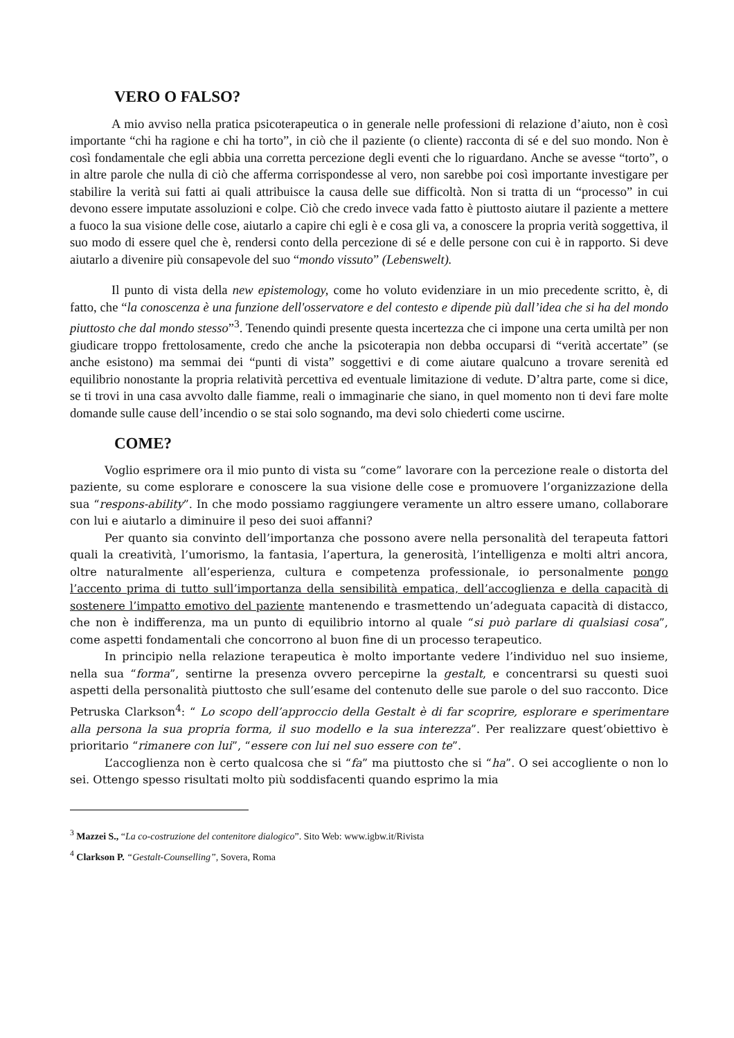VERO O FALSO?
A mio avviso nella pratica psicoterapeutica o in generale nelle professioni di relazione d’aiuto, non è così importante “chi ha ragione e chi ha torto”, in ciò che il paziente (o cliente) racconta di sé e del suo mondo. Non è così fondamentale che egli abbia una corretta percezione degli eventi che lo riguardano. Anche se avesse “torto”, o in altre parole che nulla di ciò che afferma corrispondesse al vero, non sarebbe poi così importante investigare per stabilire la verità sui fatti ai quali attribuisce la causa delle sue difficoltà. Non si tratta di un “processo” in cui devono essere imputate assoluzioni e colpe. Ciò che credo invece vada fatto è piuttosto aiutare il paziente a mettere a fuoco la sua visione delle cose, aiutarlo a capire chi egli è e cosa gli va, a conoscere la propria verità soggettiva, il suo modo di essere quel che è, rendersi conto della percezione di sé e delle persone con cui è in rapporto. Si deve aiutarlo a divenire più consapevole del suo “mondo vissuto” (Lebenswelt).
Il punto di vista della new epistemology, come ho voluto evidenziare in un mio precedente scritto, è, di fatto, che “la conoscenza è una funzione dell'osservatore e del contesto e dipende più dall’idea che si ha del mondo piuttosto che dal mondo stesso”<sup>3</sup>. Tenendo quindi presente questa incertezza che ci impone una certa umiltà per non giudicare troppo frettolosamente, credo che anche la psicoterapia non debba occuparsi di “verità accertate” (se anche esistono) ma semmai dei “punti di vista” soggettivi e di come aiutare qualcuno a trovare serenità ed equilibrio nonostante la propria relatività percettiva ed eventuale limitazione di vedute. D’altra parte, come si dice, se ti trovi in una casa avvolto dalle fiamme, reali o immaginarie che siano, in quel momento non ti devi fare molte domande sulle cause dell’incendio o se stai solo sognando, ma devi solo chiederti come uscirne.
COME?
Voglio esprimere ora il mio punto di vista su “come” lavorare con la percezione reale o distorta del paziente, su come esplorare e conoscere la sua visione delle cose e promuovere l’organizzazione della sua “respons-ability”. In che modo possiamo raggiungere veramente un altro essere umano, collaborare con lui e aiutarlo a diminuire il peso dei suoi affanni?
Per quanto sia convinto dell’importanza che possono avere nella personalità del terapeuta fattori quali la creatività, l’umorismo, la fantasia, l’apertura, la generosità, l’intelligenza e molti altri ancora, oltre naturalmente all’esperienza, cultura e competenza professionale, io personalmente pongo l’accento prima di tutto sull’importanza della sensibilità empatica, dell’accoglienza e della capacità di sostenere l’impatto emotivo del paziente mantenendo e trasmettendo un’adeguata capacità di distacco, che non è indifferenza, ma un punto di equilibrio intorno al quale “si può parlare di qualsiasi cosa”, come aspetti fondamentali che concorrono al buon fine di un processo terapeutico.
In principio nella relazione terapeutica è molto importante vedere l’individuo nel suo insieme, nella sua “forma”, sentirne la presenza ovvero percepirne la gestalt, e concentrarsi su questi suoi aspetti della personalità piuttosto che sull’esame del contenuto delle sue parole o del suo racconto. Dice Petruska Clarkson<sup>4</sup>: “ Lo scopo dell’approccio della Gestalt è di far scoprire, esplorare e sperimentare alla persona la sua propria forma, il suo modello e la sua interezza”. Per realizzare quest’obiettivo è prioritario “rimanere con lui”, “essere con lui nel suo essere con te”.
L’accoglienza non è certo qualcosa che si “fa” ma piuttosto che si “ha”. O sei accogliente o non lo sei. Ottengo spesso risultati molto più soddisfacenti quando esprimo la mia
<sup>3</sup> Mazzei S., “La co-costruzione del contenitore dialogico”. Sito Web: www.igbw.it/Rivista
<sup>4</sup> Clarkson P. “Gestalt-Counselling”, Sovera, Roma